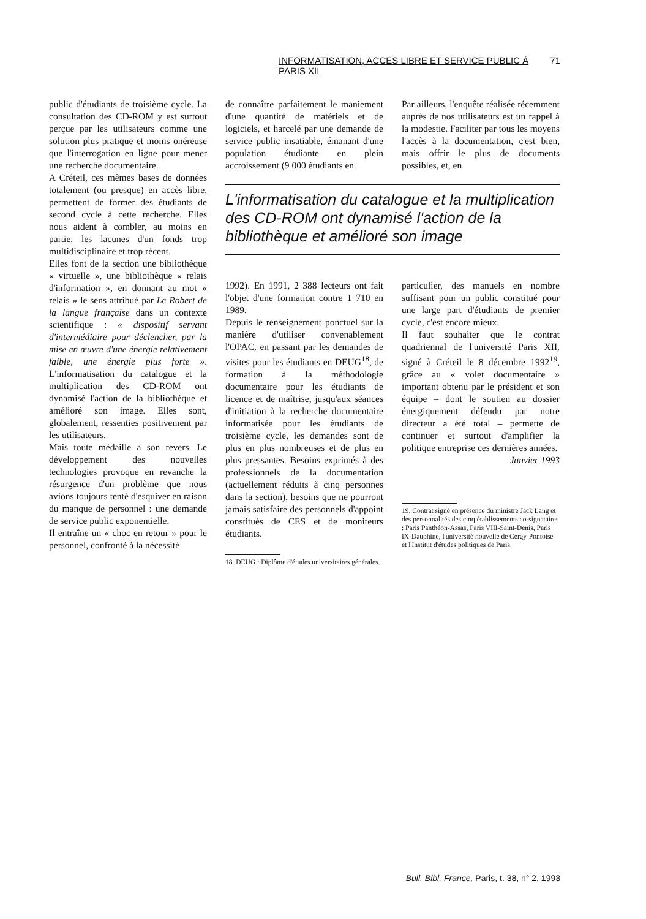INFORMATISATION, ACCÈS LIBRE ET SERVICE PUBLIC À PARIS XII 71
public d'étudiants de troisième cycle. La consultation des CD-ROM y est surtout perçue par les utilisateurs comme une solution plus pratique et moins onéreuse que l'interrogation en ligne pour mener une recherche documentaire.
A Créteil, ces mêmes bases de données totalement (ou presque) en accès libre, permettent de former des étudiants de second cycle à cette recherche. Elles nous aident à combler, au moins en partie, les lacunes d'un fonds trop multidisciplinaire et trop récent.
Elles font de la section une bibliothèque « virtuelle », une bibliothèque « relais d'information », en donnant au mot « relais » le sens attribué par Le Robert de la langue française dans un contexte scientifique : « dispositif servant d'intermédiaire pour déclencher, par la mise en œuvre d'une énergie relativement faible, une énergie plus forte ». L'informatisation du catalogue et la multiplication des CD-ROM ont dynamisé l'action de la bibliothèque et amélioré son image. Elles sont, globalement, ressenties positivement par les utilisateurs.
Mais toute médaille a son revers. Le développement des nouvelles technologies provoque en revanche la résurgence d'un problème que nous avions toujours tenté d'esquiver en raison du manque de personnel : une demande de service public exponentielle.
Il entraîne un « choc en retour » pour le personnel, confronté à la nécessité
de connaître parfaitement le maniement d'une quantité de matériels et de logiciels, et harcelé par une demande de service public insatiable, émanant d'une population étudiante en plein accroissement (9 000 étudiants en
Par ailleurs, l'enquête réalisée récemment auprès de nos utilisateurs est un rappel à la modestie. Faciliter par tous les moyens l'accès à la documentation, c'est bien, mais offrir le plus de documents possibles, et, en
L'informatisation du catalogue et la multiplication des CD-ROM ont dynamisé l'action de la bibliothèque et amélioré son image
1992). En 1991, 2 388 lecteurs ont fait l'objet d'une formation contre 1 710 en 1989.
Depuis le renseignement ponctuel sur la manière d'utiliser convenablement l'OPAC, en passant par les demandes de visites pour les étudiants en DEUG<sup>18</sup>, de formation à la méthodologie documentaire pour les étudiants de licence et de maîtrise, jusqu'aux séances d'initiation à la recherche documentaire informatisée pour les étudiants de troisième cycle, les demandes sont de plus en plus nombreuses et de plus en plus pressantes. Besoins exprimés à des professionnels de la documentation (actuellement réduits à cinq personnes dans la section), besoins que ne pourront jamais satisfaire des personnels d'appoint constitués de CES et de moniteurs étudiants.
18. DEUG : Diplôme d'études universitaires générales.
particulier, des manuels en nombre suffisant pour un public constitué pour une large part d'étudiants de premier cycle, c'est encore mieux.
Il faut souhaiter que le contrat quadriennal de l'université Paris XII, signé à Créteil le 8 décembre 1992<sup>19</sup>, grâce au « volet documentaire » important obtenu par le président et son équipe – dont le soutien au dossier énergiquement défendu par notre directeur a été total – permette de continuer et surtout d'amplifier la politique entreprise ces dernières années.
Janvier 1993
19. Contrat signé en présence du ministre Jack Lang et des personnalités des cinq établissements co-signataires : Paris Panthéon-Assas, Paris VIII-Saint-Denis, Paris IX-Dauphine, l'université nouvelle de Cergy-Pontoise et l'Institut d'études politiques de Paris.
Bull. Bibl. France, Paris, t. 38, n° 2, 1993